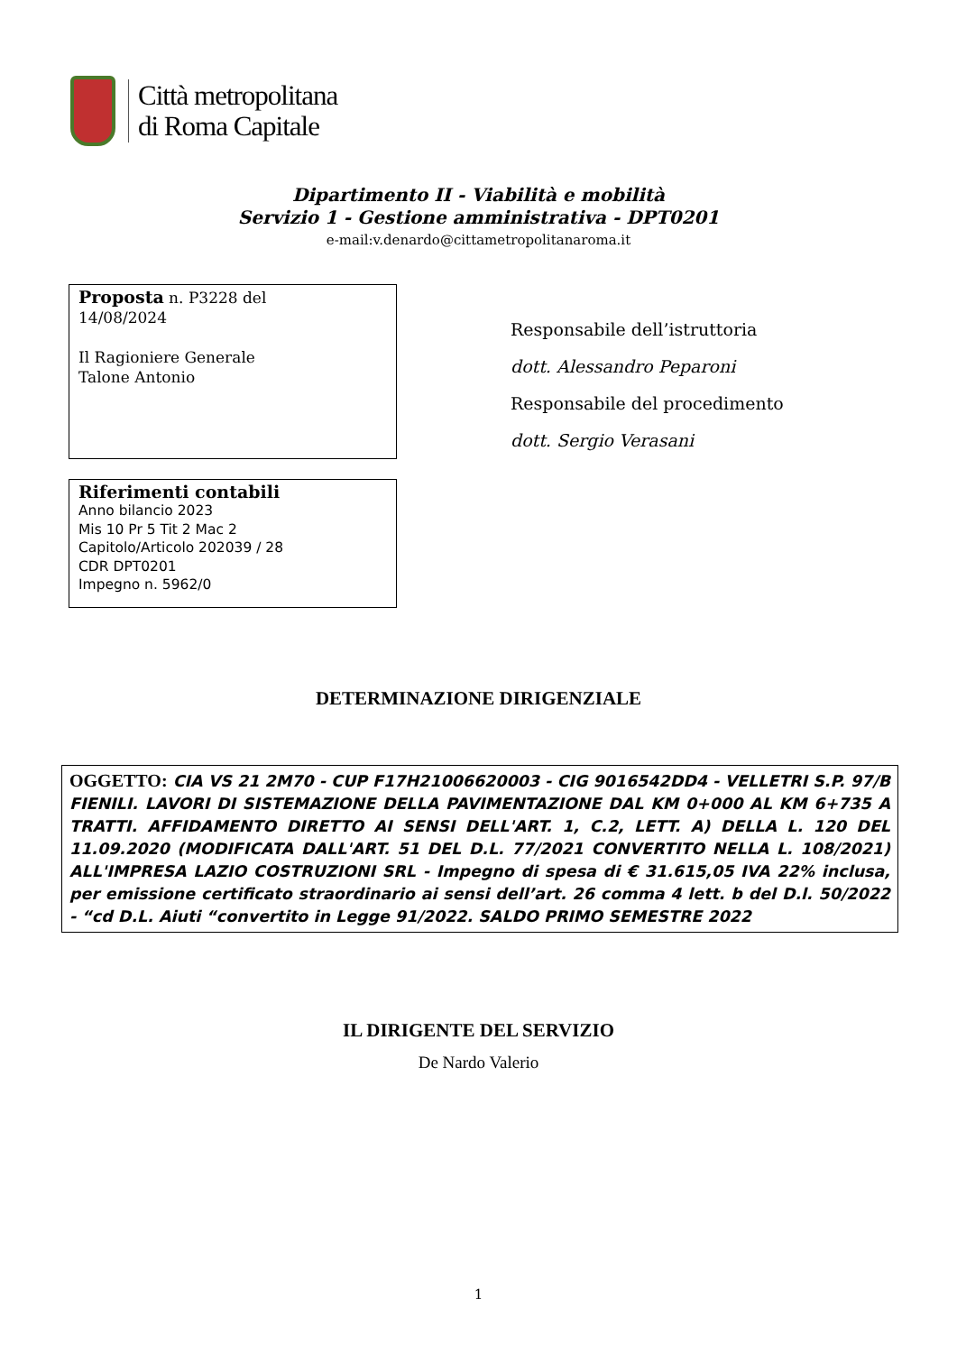Città metropolitana
di Roma Capitale
Dipartimento II - Viabilità e mobilità
Servizio 1 - Gestione amministrativa - DPT0201
e-mail:v.denardo@cittametropolitanaroma.it
Proposta n. P3228 del
14/08/2024
Il Ragioniere Generale
Talone Antonio
Responsabile dell’istruttoria
dott. Alessandro Peparoni
Responsabile del procedimento
dott. Sergio Verasani
Riferimenti contabili
Anno bilancio 2023
Mis 10 Pr 5 Tit 2 Mac 2
Capitolo/Articolo 202039 / 28
CDR DPT0201
Impegno n. 5962/0
DETERMINAZIONE DIRIGENZIALE
OGGETTO: CIA VS 21 2M70 - CUP F17H21006620003 - CIG 9016542DD4 - VELLETRI S.P. 97/B FIENILI. LAVORI DI SISTEMAZIONE DELLA PAVIMENTAZIONE DAL KM 0+000 AL KM 6+735 A TRATTI. AFFIDAMENTO DIRETTO AI SENSI DELL'ART. 1, C.2, LETT. A) DELLA L. 120 DEL 11.09.2020 (MODIFICATA DALL'ART. 51 DEL D.L. 77/2021 CONVERTITO NELLA L. 108/2021) ALL'IMPRESA LAZIO COSTRUZIONI SRL - Impegno di spesa di € 31.615,05 IVA 22% inclusa, per emissione certificato straordinario ai sensi dell’art. 26 comma 4 lett. b del D.l. 50/2022 - “cd D.L. Aiuti “convertito in Legge 91/2022. SALDO PRIMO SEMESTRE 2022
IL DIRIGENTE DEL SERVIZIO
De Nardo Valerio
1